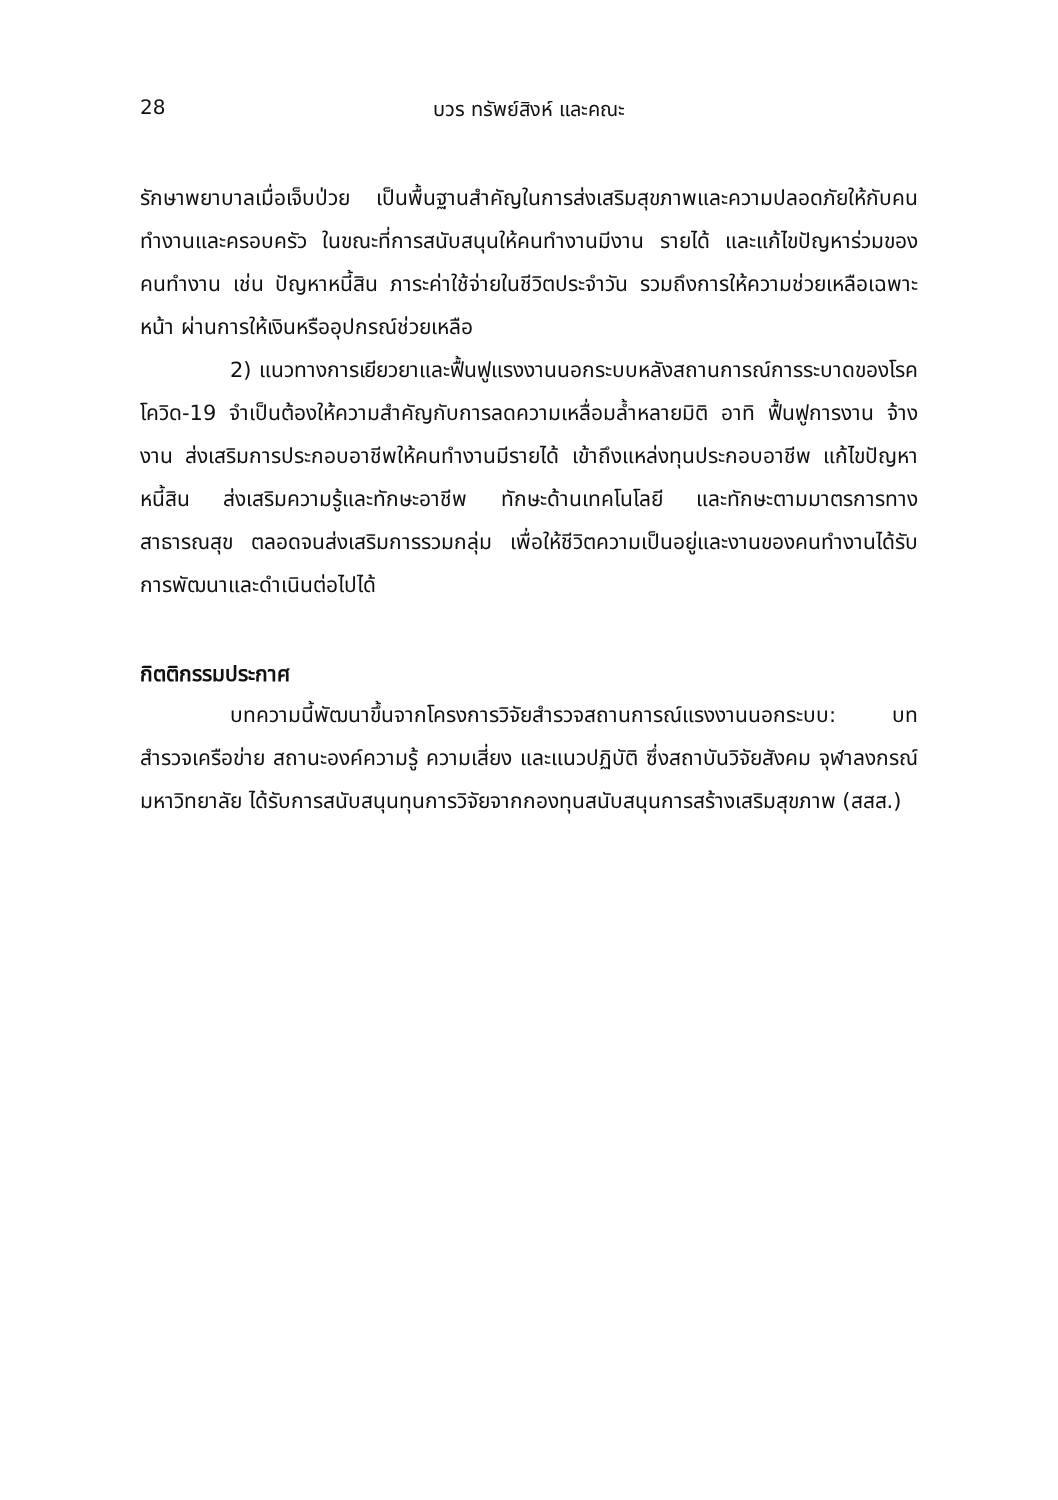28 บวร ทรัพย์สิงห์ และคณะ
รักษาพยาบาลเมื่อเจ็บป่วย เป็นพื้นฐานสำคัญในการส่งเสริมสุขภาพและความปลอดภัยให้กับคนทำงานและครอบครัว ในขณะที่การสนับสนุนให้คนทำงานมีงาน รายได้ และแก้ไขปัญหาร่วมของคนทำงาน เช่น ปัญหาหนี้สิน ภาระค่าใช้จ่ายในชีวิตประจำวัน รวมถึงการให้ความช่วยเหลือเฉพาะหน้า ผ่านการให้เงินหรืออุปกรณ์ช่วยเหลือ
2) แนวทางการเยียวยาและฟื้นฟูแรงงานนอกระบบหลังสถานการณ์การระบาดของโรคโควิด-19 จำเป็นต้องให้ความสำคัญกับการลดความเหลื่อมล้ำหลายมิติ อาทิ ฟื้นฟูการงาน จ้างงาน ส่งเสริมการประกอบอาชีพให้คนทำงานมีรายได้ เข้าถึงแหล่งทุนประกอบอาชีพ แก้ไขปัญหาหนี้สิน ส่งเสริมความรู้และทักษะอาชีพ ทักษะด้านเทคโนโลยี และทักษะตามมาตรการทางสาธารณสุข ตลอดจนส่งเสริมการรวมกลุ่ม เพื่อให้ชีวิตความเป็นอยู่และงานของคนทำงานได้รับการพัฒนาและดำเนินต่อไปได้
กิตติกรรมประกาศ
บทความนี้พัฒนาขึ้นจากโครงการวิจัยสำรวจสถานการณ์แรงงานนอกระบบ: บทสำรวจเครือข่าย สถานะองค์ความรู้ ความเสี่ยง และแนวปฏิบัติ ซึ่งสถาบันวิจัยสังคม จุฬาลงกรณ์มหาวิทยาลัย ได้รับการสนับสนุนทุนการวิจัยจากกองทุนสนับสนุนการสร้างเสริมสุขภาพ (สสส.)